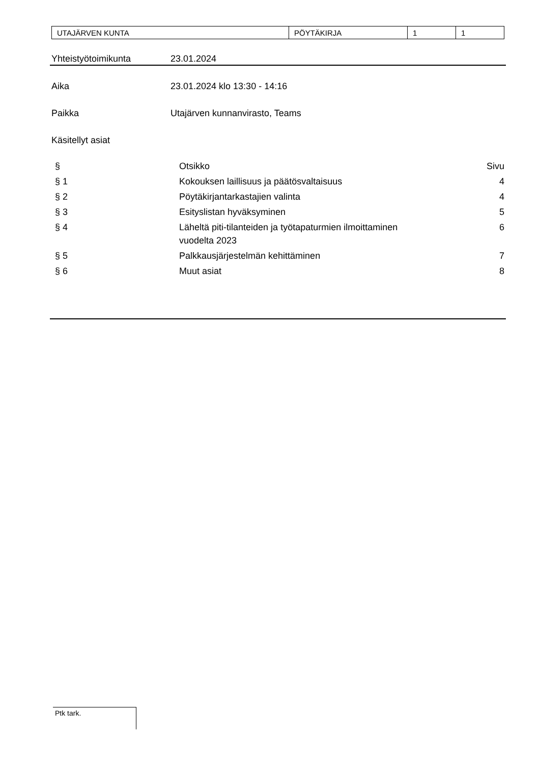| UTAJÄRVEN KUNTA | PÖYTÄKIRJA | 1 | 1 |
Yhteistyötoimikunta 23.01.2024
Aika 23.01.2024 klo 13:30 - 14:16
Paikka Utajärven kunnanvirasto, Teams
Käsitellyt asiat
| § | Otsikko | Sivu |
| § 1 | Kokouksen laillisuus ja päätösvaltaisuus | 4 |
| § 2 | Pöytäkirjantarkastajien valinta | 4 |
| § 3 | Esityslistan hyväksyminen | 5 |
| § 4 | Läheltä piti-tilanteiden ja työtapaturmien ilmoittaminen vuodelta 2023 | 6 |
| § 5 | Palkkausjärjestelmän kehittäminen | 7 |
| § 6 | Muut asiat | 8 |
Ptk tark.